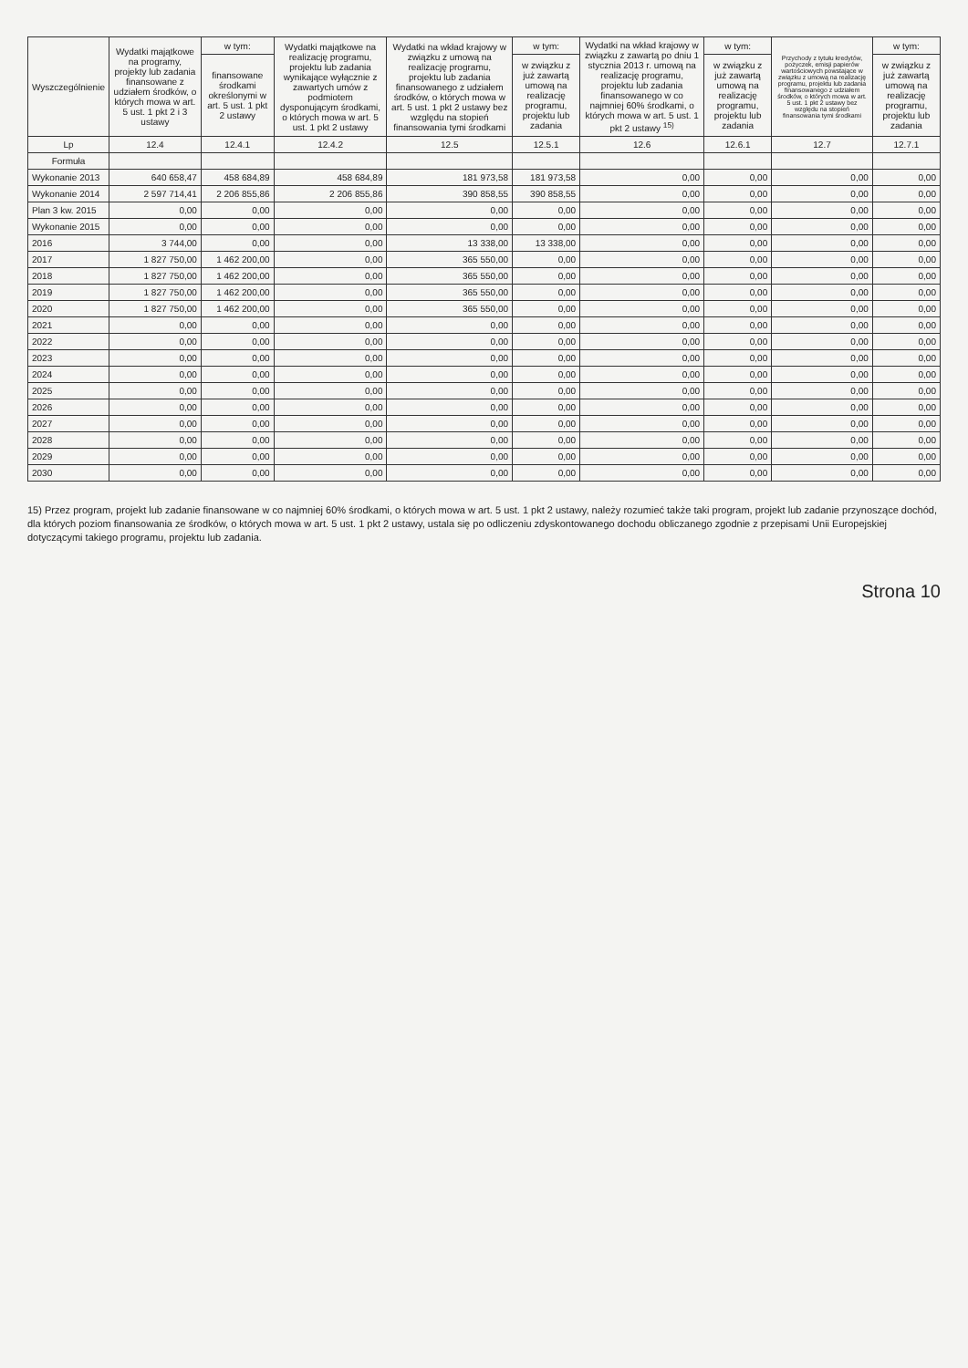| Wyszczególnienie | Wydatki majątkowe na programy, projekty lub zadania finansowane z udziałem środków, o których mowa w art. 5 ust. 1 pkt 2 i 3 ustawy | w tym: | Wydatki majątkowe na realizację programu, projektu lub zadania wynikające wyłącznie z zawartych umów z podmiotem dysponującym środkami, o których mowa w art. 5 ust. 1 pkt 2 ustawy | Wydatki na wkład krajowy w związku z umową na realizację programu, projektu lub zadania finansowanego z udziałem środków, o których mowa w art. 5 ust. 1 pkt 2 ustawy bez względu na stopień finansowania tymi środkami | w tym: | Wydatki na wkład krajowy w związku z zawartą po dniu 1 stycznia 2013 r. umową na realizację programu, projektu lub zadania finansowanego w co najmniej 60% środkami, o których mowa w art. 5 ust. 1 pkt 2 ustawy <sup>15)</sup> | w tym: | Przychody z tytułu kredytów, pożyczek, emisji papierów wartościowych powstające w związku z umową na realizację programu, projektu lub zadania finansowanego z udziałem środków, o których mowa w art. 5 ust. 1 pkt 2 ustawy bez względu na stopień finansowania tymi środkami | w tym: |
| --- | --- | --- | --- | --- | --- | --- | --- | --- | --- |
| | | finansowane środkami określonymi w art. 5 ust. 1 pkt 2 ustawy | | | w związku z już zawartą umową na realizację programu, projektu lub zadania | | w związku z już zawartą umową na realizację programu, projektu lub zadania | | w związku z już zawartą umową na realizację programu, projektu lub zadania |
| Lp | 12.4 | 12.4.1 | 12.4.2 | 12.5 | 12.5.1 | 12.6 | 12.6.1 | 12.7 | 12.7.1 |
| Formuła | | | | | | | | | |
| Wykonanie 2013 | 640 658,47 | 458 684,89 | 458 684,89 | 181 973,58 | 181 973,58 | 0,00 | 0,00 | 0,00 | 0,00 |
| Wykonanie 2014 | 2 597 714,41 | 2 206 855,86 | 2 206 855,86 | 390 858,55 | 390 858,55 | 0,00 | 0,00 | 0,00 | 0,00 |
| Plan 3 kw. 2015 | 0,00 | 0,00 | 0,00 | 0,00 | 0,00 | 0,00 | 0,00 | 0,00 | 0,00 |
| Wykonanie 2015 | 0,00 | 0,00 | 0,00 | 0,00 | 0,00 | 0,00 | 0,00 | 0,00 | 0,00 |
| 2016 | 3 744,00 | 0,00 | 0,00 | 13 338,00 | 13 338,00 | 0,00 | 0,00 | 0,00 | 0,00 |
| 2017 | 1 827 750,00 | 1 462 200,00 | 0,00 | 365 550,00 | 0,00 | 0,00 | 0,00 | 0,00 | 0,00 |
| 2018 | 1 827 750,00 | 1 462 200,00 | 0,00 | 365 550,00 | 0,00 | 0,00 | 0,00 | 0,00 | 0,00 |
| 2019 | 1 827 750,00 | 1 462 200,00 | 0,00 | 365 550,00 | 0,00 | 0,00 | 0,00 | 0,00 | 0,00 |
| 2020 | 1 827 750,00 | 1 462 200,00 | 0,00 | 365 550,00 | 0,00 | 0,00 | 0,00 | 0,00 | 0,00 |
| 2021 | 0,00 | 0,00 | 0,00 | 0,00 | 0,00 | 0,00 | 0,00 | 0,00 | 0,00 |
| 2022 | 0,00 | 0,00 | 0,00 | 0,00 | 0,00 | 0,00 | 0,00 | 0,00 | 0,00 |
| 2023 | 0,00 | 0,00 | 0,00 | 0,00 | 0,00 | 0,00 | 0,00 | 0,00 | 0,00 |
| 2024 | 0,00 | 0,00 | 0,00 | 0,00 | 0,00 | 0,00 | 0,00 | 0,00 | 0,00 |
| 2025 | 0,00 | 0,00 | 0,00 | 0,00 | 0,00 | 0,00 | 0,00 | 0,00 | 0,00 |
| 2026 | 0,00 | 0,00 | 0,00 | 0,00 | 0,00 | 0,00 | 0,00 | 0,00 | 0,00 |
| 2027 | 0,00 | 0,00 | 0,00 | 0,00 | 0,00 | 0,00 | 0,00 | 0,00 | 0,00 |
| 2028 | 0,00 | 0,00 | 0,00 | 0,00 | 0,00 | 0,00 | 0,00 | 0,00 | 0,00 |
| 2029 | 0,00 | 0,00 | 0,00 | 0,00 | 0,00 | 0,00 | 0,00 | 0,00 | 0,00 |
| 2030 | 0,00 | 0,00 | 0,00 | 0,00 | 0,00 | 0,00 | 0,00 | 0,00 | 0,00 |
15) Przez program, projekt lub zadanie finansowane w co najmniej 60% środkami, o których mowa w art. 5 ust. 1 pkt 2 ustawy, należy rozumieć także taki program, projekt lub zadanie przynoszące dochód, dla których poziom finansowania ze środków, o których mowa w art. 5 ust. 1 pkt 2 ustawy, ustala się po odliczeniu zdyskontowanego dochodu obliczanego zgodnie z przepisami Unii Europejskiej dotyczącymi takiego programu, projektu lub zadania.
Strona 10